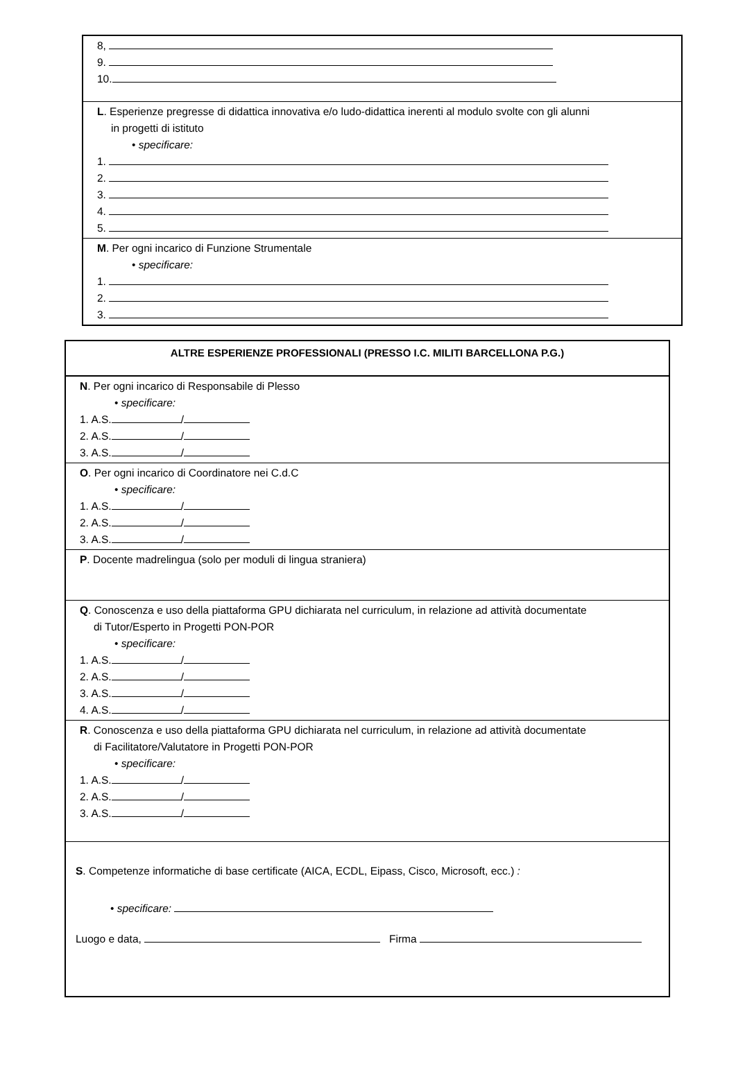| 8, 9. 10. |
| L . Esperienze pregresse di didattica innovativa e/o ludo-didattica inerenti al modulo svolte con gli alunni in progetti di istituto • specificare: 1. 2. 3. 4. 5. |
| M . Per ogni incarico di Funzione Strumentale • specificare: 1. 2. 3. |
| ALTRE ESPERIENZE PROFESSIONALI (PRESSO I.C. MILITI BARCELLONA P.G.) |
| --- |
| N . Per ogni incarico di Responsabile di Plesso • specificare: 1. A.S. / 2. A.S. / 3. A.S. / |
| O . Per ogni incarico di Coordinatore nei C.d.C • specificare: 1. A.S. / 2. A.S. / 3. A.S. / |
| P . Docente madrelingua (solo per moduli di lingua straniera) |
| Q . Conoscenza e uso della piattaforma GPU dichiarata nel curriculum, in relazione ad attività documentate di Tutor/Esperto in Progetti PON-POR • specificare: 1. A.S. / 2. A.S. / 3. A.S. / 4. A.S. / |
| R . Conoscenza e uso della piattaforma GPU dichiarata nel curriculum, in relazione ad attività documentate di Facilitatore/Valutatore in Progetti PON-POR • specificare: 1. A.S. / 2. A.S. / 3. A.S. / |
| S . Competenze informatiche di base certificate (AICA, ECDL, Eipass, Cisco, Microsoft, ecc.) : • specificare: Luogo e data, Firma |